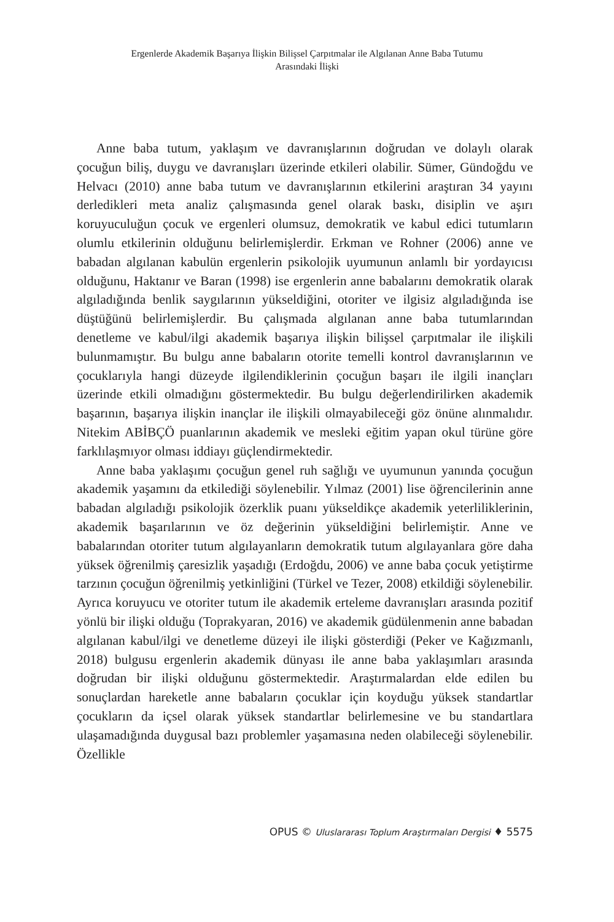Ergenlerde Akademik Başarıya İlişkin Bilişsel Çarpıtmalar ile Algılanan Anne Baba Tutumu
Arasındaki İlişki
Anne baba tutum, yaklaşım ve davranışlarının doğrudan ve dolaylı olarak çocuğun biliş, duygu ve davranışları üzerinde etkileri olabilir. Sümer, Gündoğdu ve Helvacı (2010) anne baba tutum ve davranışlarının etkilerini araştıran 34 yayını derledikleri meta analiz çalışmasında genel olarak baskı, disiplin ve aşırı koruyuculuğun çocuk ve ergenleri olumsuz, demokratik ve kabul edici tutumların olumlu etkilerinin olduğunu belirlemişlerdir. Erkman ve Rohner (2006) anne ve babadan algılanan kabulün ergenlerin psikolojik uyumunun anlamlı bir yordayıcısı olduğunu, Haktanır ve Baran (1998) ise ergenlerin anne babalarını demokratik olarak algıladığında benlik saygılarının yükseldiğini, otoriter ve ilgisiz algıladığında ise düştüğünü belirlemişlerdir. Bu çalışmada algılanan anne baba tutumlarından denetleme ve kabul/ilgi akademik başarıya ilişkin bilişsel çarpıtmalar ile ilişkili bulunmamıştır. Bu bulgu anne babaların otorite temelli kontrol davranışlarının ve çocuklarıyla hangi düzeyde ilgilendiklerinin çocuğun başarı ile ilgili inançları üzerinde etkili olmadığını göstermektedir. Bu bulgu değerlendirilirken akademik başarının, başarıya ilişkin inançlar ile ilişkili olmayabileceği göz önüne alınmalıdır. Nitekim ABİBÇÖ puanlarının akademik ve mesleki eğitim yapan okul türüne göre farklılaşmıyor olması iddiayı güçlendirmektedir.
Anne baba yaklaşımı çocuğun genel ruh sağlığı ve uyumunun yanında çocuğun akademik yaşamını da etkilediği söylenebilir. Yılmaz (2001) lise öğrencilerinin anne babadan algıladığı psikolojik özerklik puanı yükseldikçe akademik yeterliliklerinin, akademik başarılarının ve öz değerinin yükseldiğini belirlemiştir. Anne ve babalarından otoriter tutum algılayanların demokratik tutum algılayanlara göre daha yüksek öğrenilmiş çaresizlik yaşadığı (Erdoğdu, 2006) ve anne baba çocuk yetiştirme tarzının çocuğun öğrenilmiş yetkinliğini (Türkel ve Tezer, 2008) etkildiği söylenebilir. Ayrıca koruyucu ve otoriter tutum ile akademik erteleme davranışları arasında pozitif yönlü bir ilişki olduğu (Toprakyaran, 2016) ve akademik güdülenmenin anne babadan algılanan kabul/ilgi ve denetleme düzeyi ile ilişki gösterdiği (Peker ve Kağızmanlı, 2018) bulgusu ergenlerin akademik dünyası ile anne baba yaklaşımları arasında doğrudan bir ilişki olduğunu göstermektedir. Araştırmalardan elde edilen bu sonuçlardan hareketle anne babaların çocuklar için koyduğu yüksek standartlar çocukların da içsel olarak yüksek standartlar belirlemesine ve bu standartlara ulaşamadığında duygusal bazı problemler yaşamasına neden olabileceği söylenebilir. Özellikle
OPUS © Uluslararası Toplum Araştırmaları Dergisi ♦ 5575